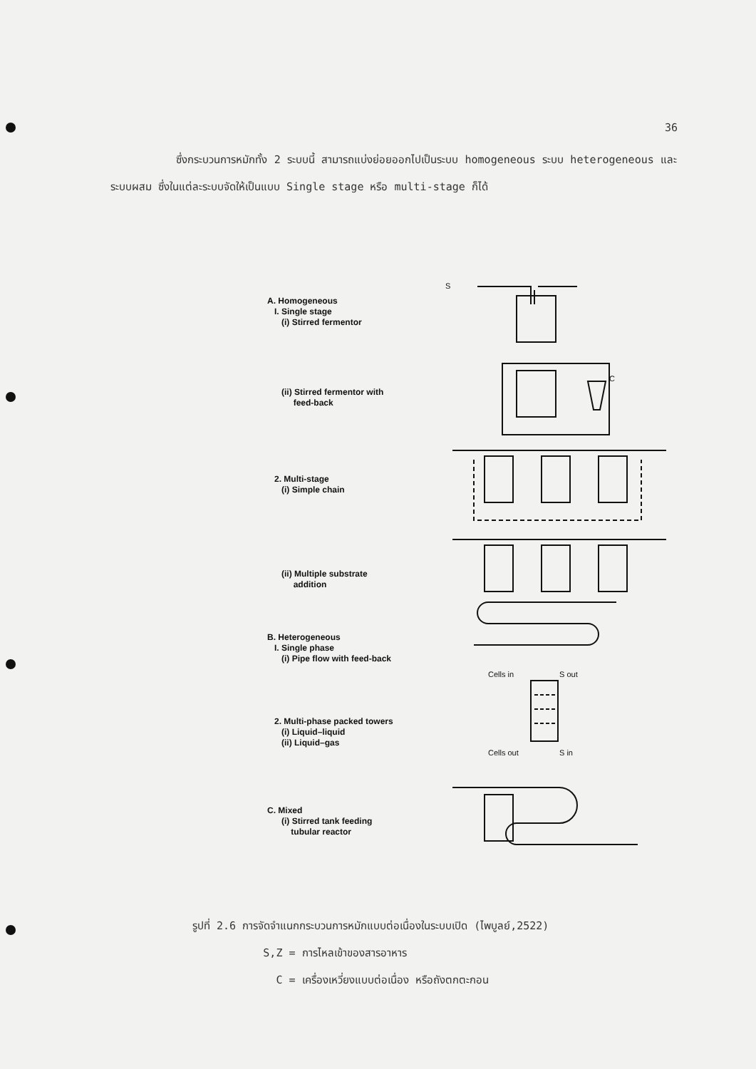36
ซึ่งกระบวนการหมักทั้ง 2 ระบบนี้ สามารถแบ่งย่อยออกไปเป็นระบบ homogeneous ระบบ heterogeneous และระบบผสม ซึ่งในแต่ละระบบจัดให้เป็นแบบ Single stage หรือ multi-stage ก็ได้
A. Homogeneous I. Single stage (i) Stirred fermentor
(ii) Stirred fermentor with feed-back
2. Multi-stage (i) Simple chain
(ii) Multiple substrate addition
B. Heterogeneous I. Single phase (i) Pipe flow with feed-back
2. Multi-phase packed towers (i) Liquid–liquid (ii) Liquid–gas
C. Mixed (i) Stirred tank feeding tubular reactor
Cells in
S out
Cells out
S in
S
C
รูปที่ 2.6 การจัดจำแนกกระบวนการหมักแบบต่อเนื่องในระบบเปิด (ไพบูลย์,2522)
S,Z = การไหลเข้าของสารอาหาร
C = เครื่องเหวี่ยงแบบต่อเนื่อง หรือถังตกตะกอน